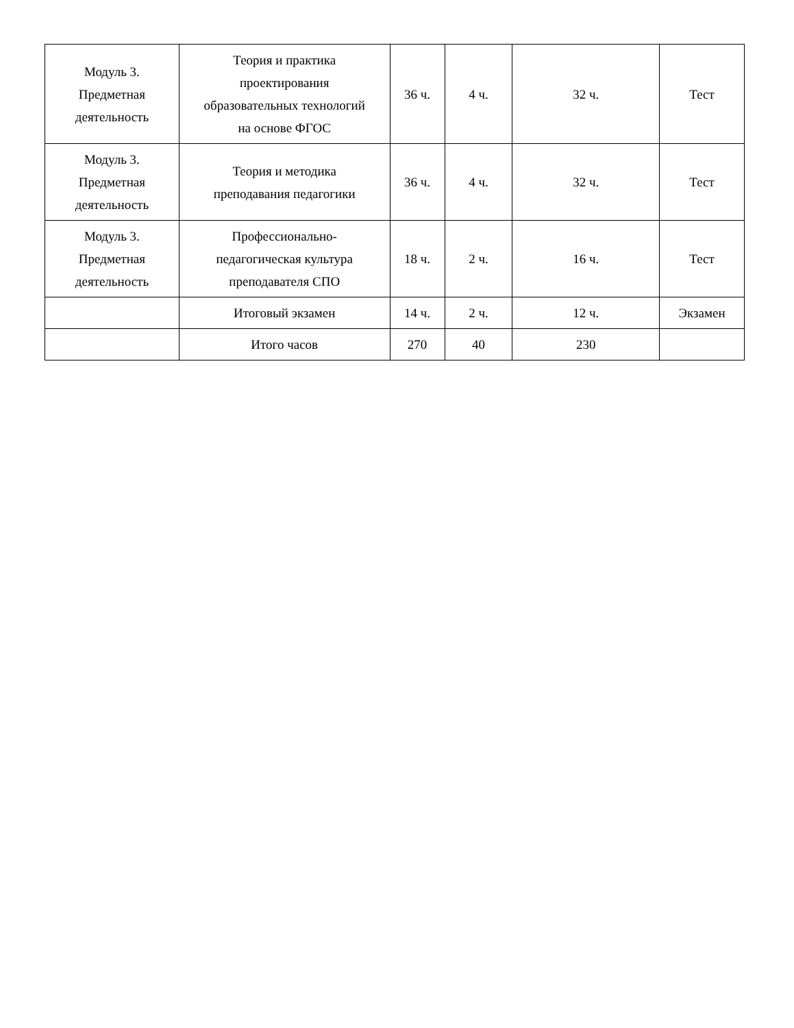| Модуль 3. Предметная деятельность | Теория и практика проектирования образовательных технологий на основе ФГОС | 36 ч. | 4 ч. | 32 ч. | Тест |
| Модуль 3. Предметная деятельность | Теория и методика преподавания педагогики | 36 ч. | 4 ч. | 32 ч. | Тест |
| Модуль 3. Предметная деятельность | Профессионально- педагогическая культура преподавателя СПО | 18 ч. | 2 ч. | 16 ч. | Тест |
| | Итоговый экзамен | 14 ч. | 2 ч. | 12 ч. | Экзамен |
| | Итого часов | 270 | 40 | 230 | |